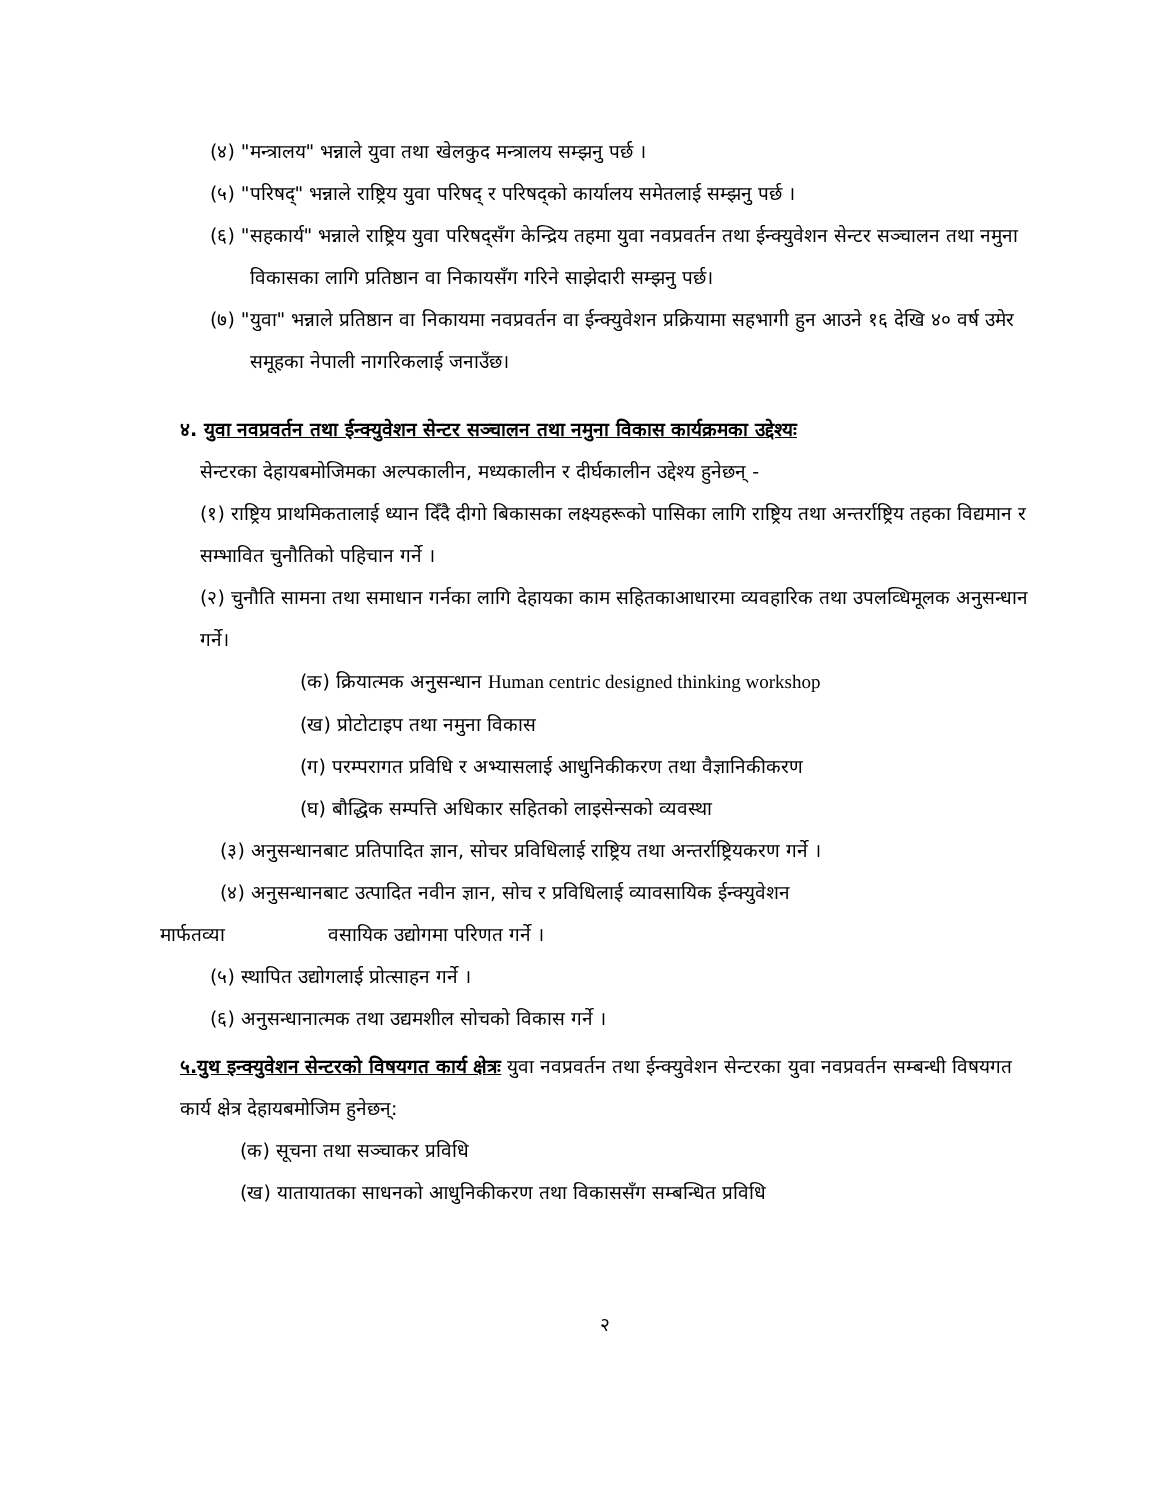(४) "मन्त्रालय" भन्नाले युवा तथा खेलकुद मन्त्रालय सम्झनु पर्छ ।
(५) "परिषद्" भन्नाले राष्ट्रिय युवा परिषद् र परिषद्को कार्यालय समेतलाई सम्झनु पर्छ ।
(६) "सहकार्य" भन्नाले राष्ट्रिय युवा परिषद्सँग केन्द्रिय तहमा युवा नवप्रवर्तन तथा ईन्क्युवेशन सेन्टर सञ्चालन तथा नमुना विकासका लागि प्रतिष्ठान वा निकायसँग गरिने साझेदारी सम्झनु पर्छ।
(७) "युवा" भन्नाले प्रतिष्ठान वा निकायमा नवप्रवर्तन वा ईन्क्युवेशन प्रक्रियामा सहभागी हुन आउने १६ देखि ४० वर्ष उमेर समूहका नेपाली नागरिकलाई जनाउँछ।
४. युवा नवप्रवर्तन तथा ईन्क्युवेशन सेन्टर सञ्चालन तथा नमुना विकास कार्यक्रमका उद्देश्यः
सेन्टरका देहायबमोजिमका अल्पकालीन, मध्यकालीन र दीर्घकालीन उद्देश्य हुनेछन् -
(१) राष्ट्रिय प्राथमिकतालाई ध्यान दिँदै दीगो बिकासका लक्ष्यहरूको पासिका लागि राष्ट्रिय तथा अन्तर्राष्ट्रिय तहका विद्यमान र सम्भावित चुनौतिको पहिचान गर्ने ।
(२) चुनौति सामना तथा समाधान गर्नका लागि देहायका काम सहितकाआधारमा व्यवहारिक तथा उपलव्धिमूलक अनुसन्धान गर्ने।
(क) क्रियात्मक अनुसन्धान Human centric designed thinking workshop
(ख) प्रोटोटाइप तथा नमुना विकास
(ग) परम्परागत प्रविधि र अभ्यासलाई आधुनिकीकरण तथा वैज्ञानिकीकरण
(घ) बौद्धिक सम्पत्ति अधिकार सहितको लाइसेन्सको व्यवस्था
(३) अनुसन्धानबाट प्रतिपादित ज्ञान, सोचर प्रविधिलाई राष्ट्रिय तथा अन्तर्राष्ट्रियकरण गर्ने ।
(४) अनुसन्धानबाट उत्पादित नवीन ज्ञान, सोच र प्रविधिलाई व्यावसायिक ईन्क्युवेशन
मार्फतव्या वसायिक उद्योगमा परिणत गर्ने ।
(५) स्थापित उद्योगलाई प्रोत्साहन गर्ने ।
(६) अनुसन्धानात्मक तथा उद्यमशील सोचको विकास गर्ने ।
५.युथ इन्क्युवेशन सेन्टरको विषयगत कार्य क्षेत्रः युवा नवप्रवर्तन तथा ईन्क्युवेशन सेन्टरका युवा नवप्रवर्तन सम्बन्धी विषयगत कार्य क्षेत्र देहायबमोजिम हुनेछन्:
(क) सूचना तथा सञ्चाकर प्रविधि
(ख) यातायातका साधनको आधुनिकीकरण तथा विकाससँग सम्बन्धित प्रविधि
२